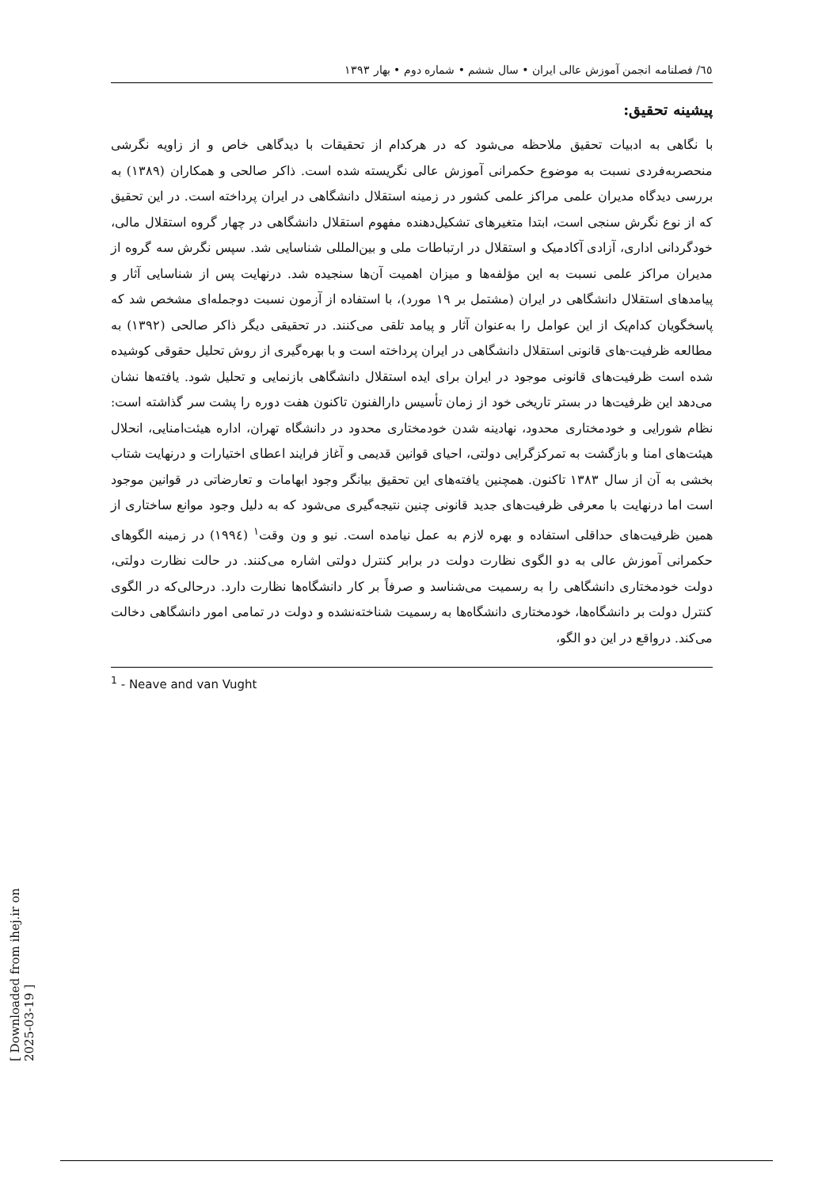٦٥/ فصلنامه انجمن آموزش عالی ایران • سال ششم • شماره دوم • بهار ۱۳۹۳
پیشینه تحقیق:
با نگاهی به ادبیات تحقیق ملاحظه می‌شود که در هرکدام از تحقیقات با دیدگاهی خاص و از زاویه نگرشی منحصربه‌فردی نسبت به موضوع حکمرانی آموزش عالی نگریسته شده است. ذاکر صالحی و همکاران (۱۳۸۹) به بررسی دیدگاه مدیران علمی مراکز علمی کشور در زمینه استقلال دانشگاهی در ایران پرداخته است. در این تحقیق که از نوع نگرش سنجی است، ابتدا متغیرهای تشکیل‌دهنده مفهوم استقلال دانشگاهی در چهار گروه استقلال مالی، خودگردانی اداری، آزادی آکادمیک و استقلال در ارتباطات ملی و بین‌المللی شناسایی شد. سپس نگرش سه گروه از مدیران مراکز علمی نسبت به این مؤلفه‌ها و میزان اهمیت آن‌ها سنجیده شد. درنهایت پس از شناسایی آثار و پیامدهای استقلال دانشگاهی در ایران (مشتمل بر ۱۹ مورد)، با استفاده از آزمون نسبت دوجمله‌ای مشخص شد که پاسخگویان کدام‌یک از این عوامل را به‌عنوان آثار و پیامد تلقی می‌کنند. در تحقیقی دیگر ذاکر صالحی (۱۳۹۲) به مطالعه ظرفیت-های قانونی استقلال دانشگاهی در ایران پرداخته است و با بهره‌گیری از روش تحلیل حقوقی کوشیده شده است ظرفیت‌های قانونی موجود در ایران برای ایده استقلال دانشگاهی بازنمایی و تحلیل شود. یافته‌ها نشان می‌دهد این ظرفیت‌ها در بستر تاریخی خود از زمان تأسیس دارالفنون تاکنون هفت دوره را پشت سر گذاشته است: نظام شورایی و خودمختاری محدود، نهادینه شدن خودمختاری محدود در دانشگاه تهران، اداره هیئت‌امنایی، انحلال هیئت‌های امنا و بازگشت به تمرکزگرایی دولتی، احیای قوانین قدیمی و آغاز فرایند اعطای اختیارات و درنهایت شتاب بخشی به آن از سال ۱۳۸۳ تاکنون. همچنین یافته‌های این تحقیق بیانگر وجود ابهامات و تعارضاتی در قوانین موجود است اما درنهایت با معرفی ظرفیت‌های جدید قانونی چنین نتیجه‌گیری می‌شود که به دلیل وجود موانع ساختاری از همین ظرفیت‌های حداقلی استفاده و بهره لازم به عمل نیامده است. نیو و ون وقت<sup>۱</sup> (۱۹۹٤) در زمینه الگوهای حکمرانی آموزش عالی به دو الگوی نظارت دولت در برابر کنترل دولتی اشاره می‌کنند. در حالت نظارت دولتی، دولت خودمختاری دانشگاهی را به رسمیت می‌شناسد و صرفاً بر کار دانشگاه‌ها نظارت دارد. درحالی‌که در الگوی کنترل دولت بر دانشگاه‌ها، خودمختاری دانشگاه‌ها به رسمیت شناخته‌نشده و دولت در تمامی امور دانشگاهی دخالت می‌کند. درواقع در این دو الگو،
<sup>1</sup> - Neave and van Vught
[ Downloaded from ihej.ir on 2025-03-19 ]